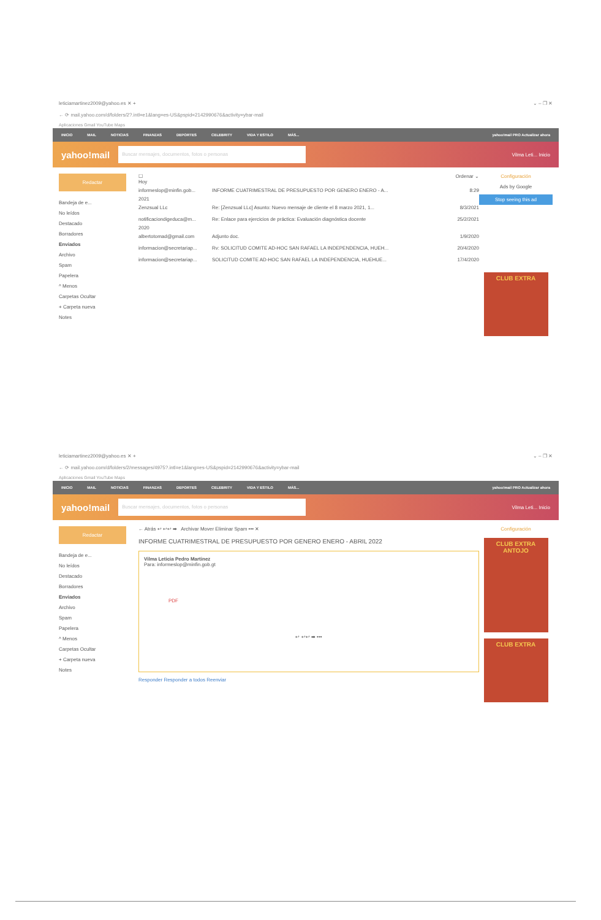leticiamartinez2009@yahoo.es ✕ + ⌄ – ❐ ✕
← ⟳ mail.yahoo.com/d/folders/2?.intl=e1&lang=es-US&pspid=2142990676&activity=ybar-mail
Aplicaciones Gmail YouTube Maps
INICIO MAIL NOTICIAS FINANZAS DEPORTES CELEBRITY VIDA Y ESTILO MÁS... yahoo!mail PRO Actualizar ahora
yahoo!mail Buscar mensajes, documentos, fotos o personas Vilma Leti... Inicio
Redactar
Bandeja de e...
No leídos
Destacado
Borradores
Enviados
Archivo
Spam
Papelera
^ Menos
Carpetas Ocultar
+ Carpeta nueva
Notes
☐ Ordenar ⌄
Hoy
informeslop@minfin.gob... INFORME CUATRIMESTRAL DE PRESUPUESTO POR GENERO ENERO - A... 8:29
2021
Zenzsual LLc Re: [Zenzsual LLc] Asunto: Nuevo mensaje de cliente el 8 marzo 2021, 1... 8/3/2021
notificaciondigeduca@m... Re: Enlace para ejercicios de práctica: Evaluación diagnóstica docente 25/2/2021
2020
albertotomad@gmail.com Adjunto doc. 1/9/2020
informacion@secretariap... Rv: SOLICITUD COMITE AD-HOC SAN RAFAEL LA INDEPENDENCIA, HUEH... 20/4/2020
informacion@secretariap... SOLICITUD COMITE AD-HOC SAN RAFAEL LA INDEPENDENCIA, HUEHUE... 17/4/2020
Configuración
Ads by Google
Stop seeing this ad
CLUB EXTRA
leticiamartinez2009@yahoo.es ✕ + ⌄ – ❐ ✕
← ⟳ mail.yahoo.com/d/folders/2/messages/4975?.intl=e1&lang=es-US&pspid=2142990676&activity=ybar-mail
Aplicaciones Gmail YouTube Maps
INICIO MAIL NOTICIAS FINANZAS DEPORTES CELEBRITY VIDA Y ESTILO MÁS... yahoo!mail PRO Actualizar ahora
yahoo!mail Buscar mensajes, documentos, fotos o personas Vilma Leti... Inicio
Redactar
Bandeja de e...
No leídos
Destacado
Borradores
Enviados
Archivo
Spam
Papelera
^ Menos
Carpetas Ocultar
+ Carpeta nueva
Notes
← Atrás ↩ ↩↩ ➡ Archivar Mover Eliminar Spam ••• ✕
INFORME CUATRIMESTRAL DE PRESUPUESTO POR GENERO ENERO - ABRIL 2022
Vilma Leticia Pedro Martinez
Para: informeslop@minfin.gob.gt
PDF
↩ ↩↩ ➡ •••
Responder Responder a todos Reenviar
Configuración
CLUB EXTRA ANTOJO
CLUB EXTRA